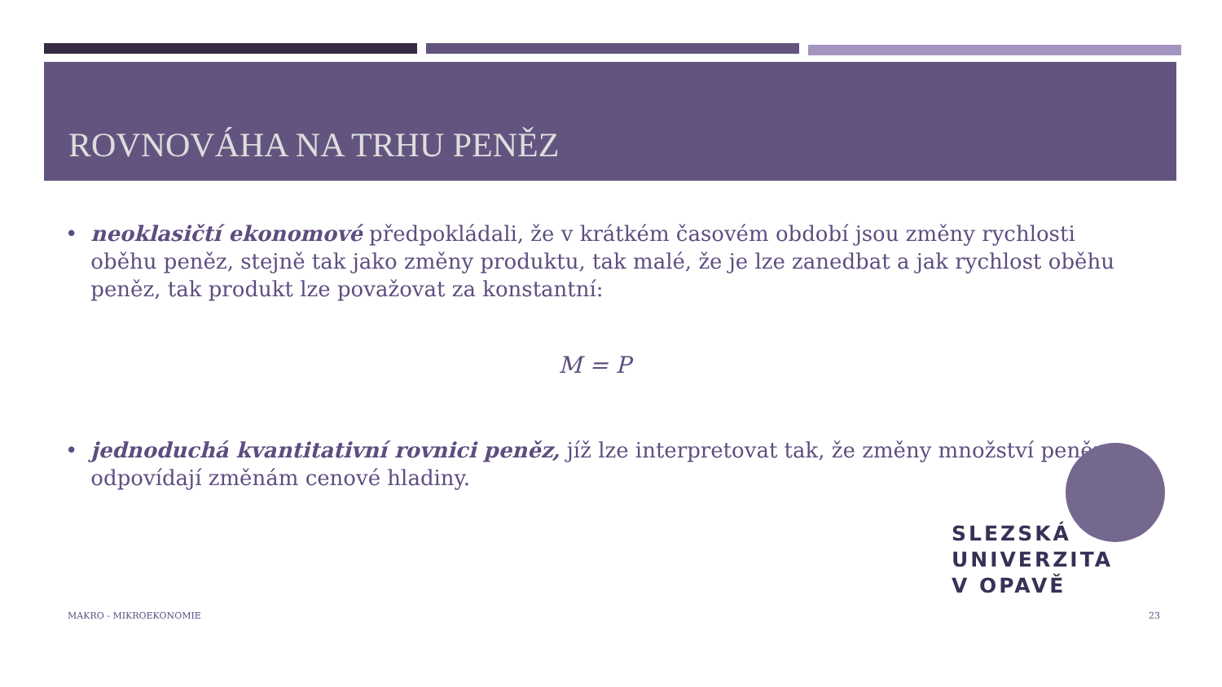ROVNOVÁHA NA TRHU PENĚZ
• neoklasičtí ekonomové předpokládali, že v krátkém časovém období jsou změny rychlosti oběhu peněz, stejně tak jako změny produktu, tak malé, že je lze zanedbat a jak rychlost oběhu peněz, tak produkt lze považovat za konstantní:
M = P
• jednoduchá kvantitativní rovnici peněz, jíž lze interpretovat tak, že změny množství peněz
odpovídají změnám cenové hladiny.
SLEZSKÁ
UNIVERZITA
V OPAVĚ
MAKRO - MIKROEKONOMIE 23